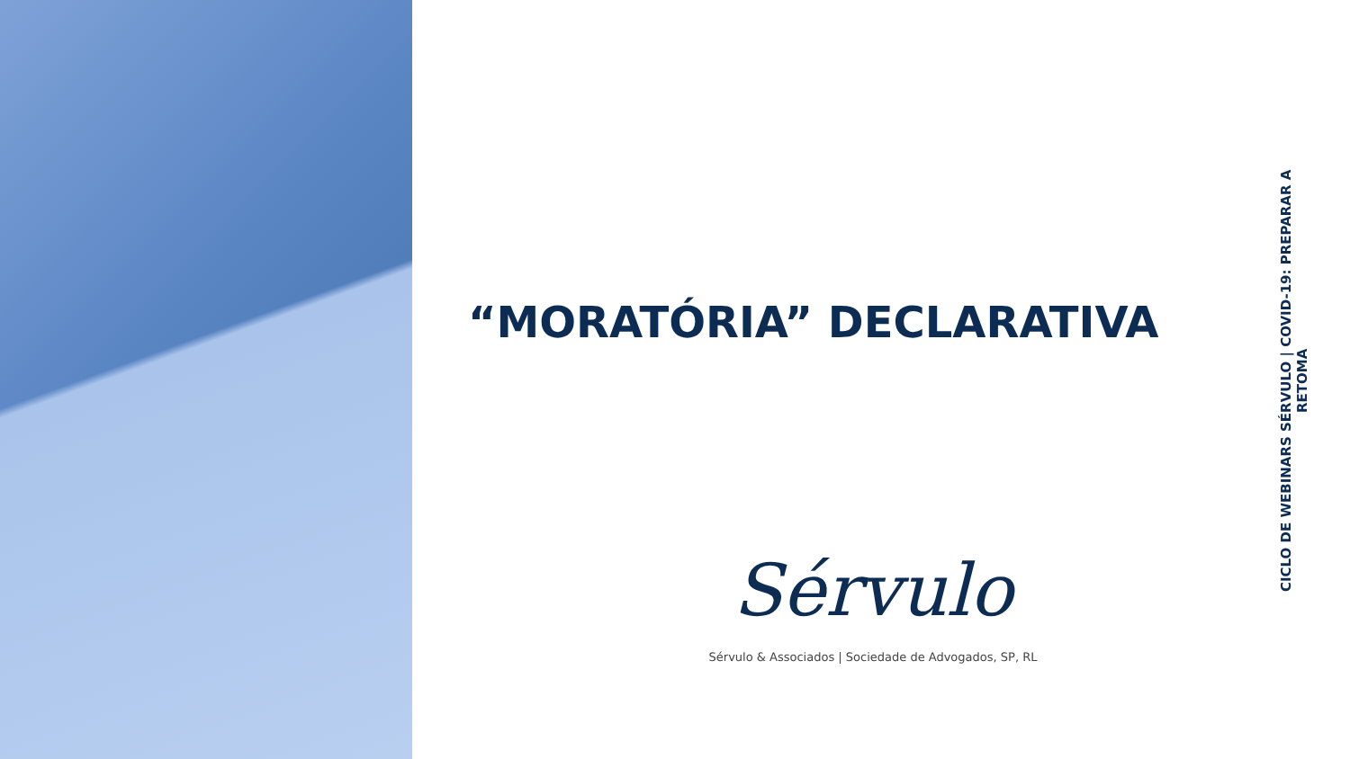“MORATÓRIA” DECLARATIVA
Sérvulo
Sérvulo & Associados | Sociedade de Advogados, SP, RL
CICLO DE WEBINARS SÉRVULO | COVID-19: PREPARAR A RETOMA